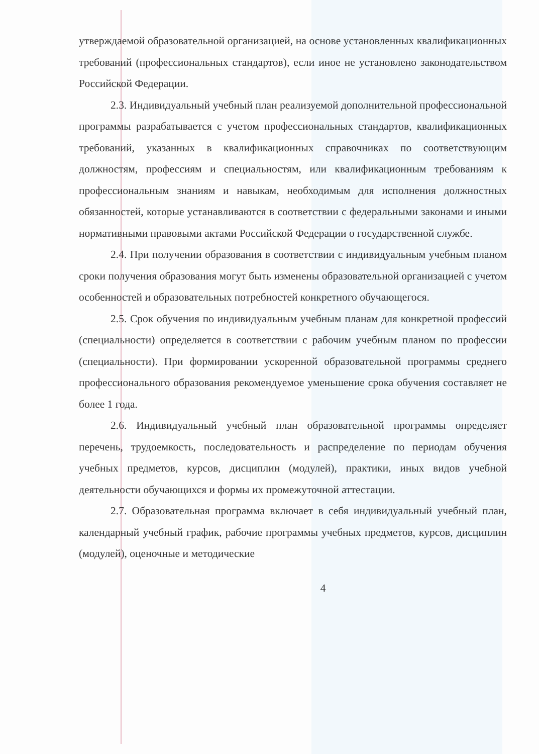утверждаемой образовательной организацией, на основе установленных квалификационных требований (профессиональных стандартов), если иное не установлено законодательством Российской Федерации.
2.3. Индивидуальный учебный план реализуемой дополнительной профессиональной программы разрабатывается с учетом профессиональных стандартов, квалификационных требований, указанных в квалификационных справочниках по соответствующим должностям, профессиям и специальностям, или квалификационным требованиям к профессиональным знаниям и навыкам, необходимым для исполнения должностных обязанностей, которые устанавливаются в соответствии с федеральными законами и иными нормативными правовыми актами Российской Федерации о государственной службе.
2.4. При получении образования в соответствии с индивидуальным учебным планом сроки получения образования могут быть изменены образовательной организацией с учетом особенностей и образовательных потребностей конкретного обучающегося.
2.5. Срок обучения по индивидуальным учебным планам для конкретной профессий (специальности) определяется в соответствии с рабочим учебным планом по профессии (специальности). При формировании ускоренной образовательной программы среднего профессионального образования рекомендуемое уменьшение срока обучения составляет не более 1 года.
2.6. Индивидуальный учебный план образовательной программы определяет перечень, трудоемкость, последовательность и распределение по периодам обучения учебных предметов, курсов, дисциплин (модулей), практики, иных видов учебной деятельности обучающихся и формы их промежуточной аттестации.
2.7. Образовательная программа включает в себя индивидуальный учебный план, календарный учебный график, рабочие программы учебных предметов, курсов, дисциплин (модулей), оценочные и методические
4